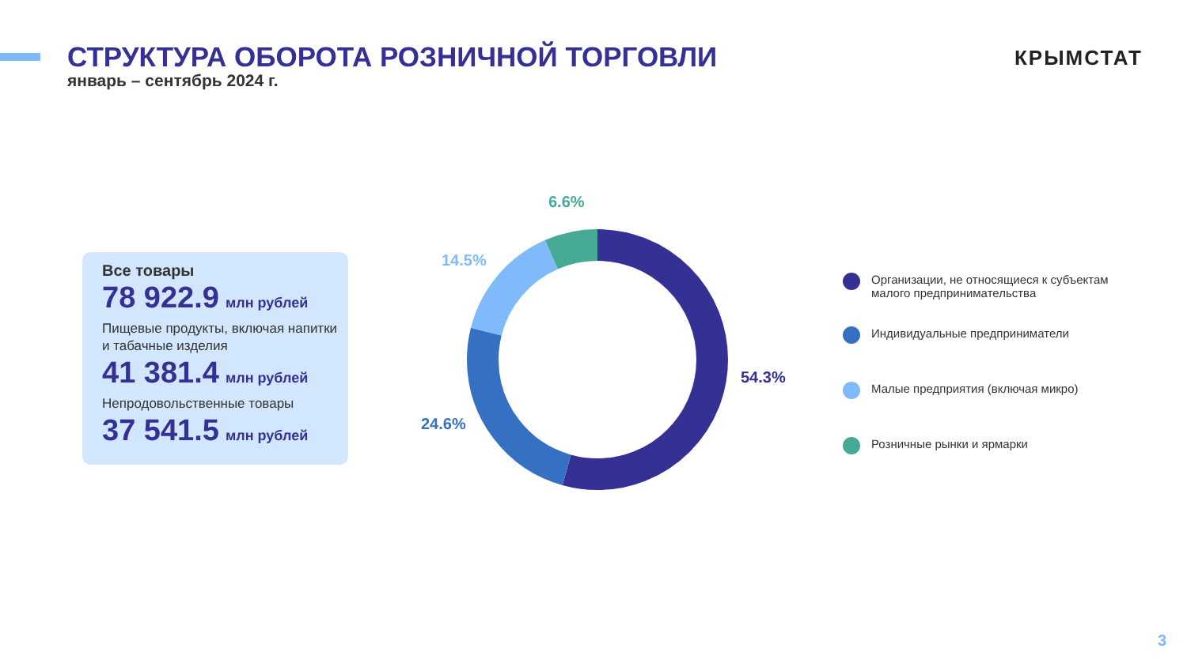СТРУКТУРА ОБОРОТА РОЗНИЧНОЙ ТОРГОВЛИ
январь – сентябрь 2024 г.
КРЫМСТАТ
Все товары
78 922.9 млн рублей
Пищевые продукты, включая напитки и табачные изделия
41 381.4 млн рублей
Непродовольственные товары
37 541.5 млн рублей
6.6%
14.5%
54.3%
24.6%
Организации, не относящиеся к субъектам
малого предпринимательства
Индивидуальные предприниматели
Малые предприятия (включая микро)
Розничные рынки и ярмарки
3